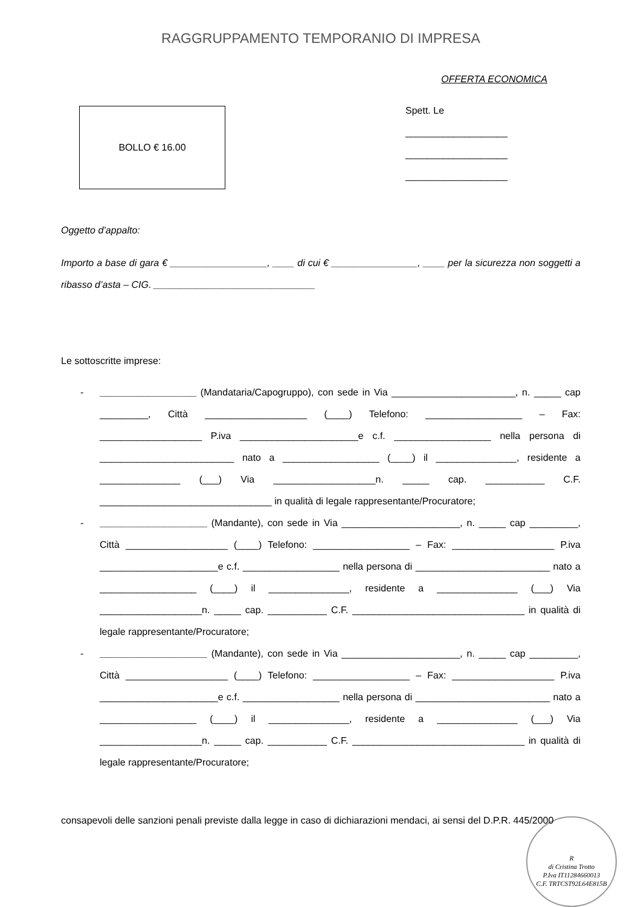RAGGRUPPAMENTO TEMPORANIO DI IMPRESA
OFFERTA ECONOMICA
BOLLO € 16.00
Spett. Le
___________________
___________________
___________________
Oggetto d’appalto:
Importo a base di gara € __________________, ____ di cui € ________________, ____ per la sicurezza non soggetti a ribasso d’asta – CIG. ______________________________
Le sottoscritte imprese:
- __________________ (Mandataria/Capogruppo), con sede in Via _______________________, n. _____ cap _________, Città ___________________ (____) Telefono: __________________ – Fax: ___________________ P.iva ______________________e c.f. __________________ nella persona di _________________________ nato a __________________ (____) il _______________, residente a _______________ (___) Via ___________________n. _____ cap. ___________ C.F. ________________________________ in qualità di legale rappresentante/Procuratore;
- ____________________ (Mandante), con sede in Via ______________________, n. _____ cap _________, Città ___________________ (____) Telefono: __________________ – Fax: ___________________ P.iva ______________________e c.f. __________________ nella persona di _________________________ nato a __________________ (____) il _______________, residente a _______________ (___) Via ___________________n. _____ cap. ___________ C.F. ________________________________ in qualità di legale rappresentante/Procuratore;
- ____________________ (Mandante), con sede in Via ______________________, n. _____ cap _________, Città ___________________ (____) Telefono: __________________ – Fax: ___________________ P.iva ______________________e c.f. __________________ nella persona di _________________________ nato a __________________ (____) il _______________, residente a _______________ (___) Via ___________________n. _____ cap. ___________ C.F. ________________________________ in qualità di legale rappresentante/Procuratore;
consapevoli delle sanzioni penali previste dalla legge in caso di dichiarazioni mendaci, ai sensi del D.P.R. 445/2000
R
di Cristina Trotto
P.Iva IT11284660013
C.F. TRTCST92L64E815B